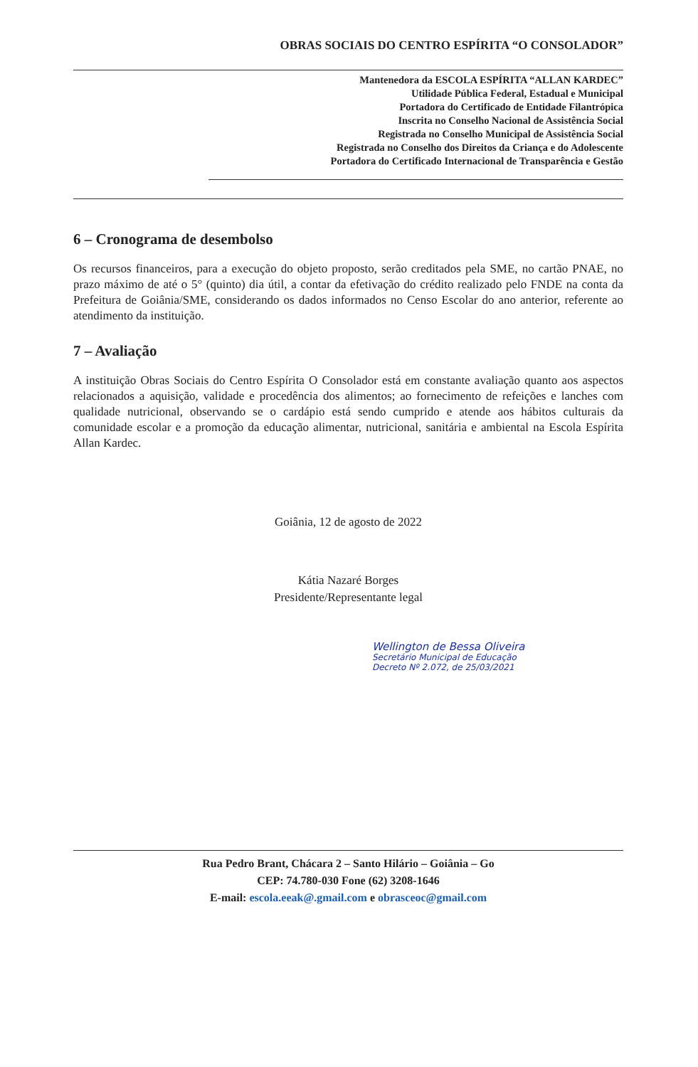OBRAS SOCIAIS DO CENTRO ESPÍRITA “O CONSOLADOR”
Mantenedora da ESCOLA ESPÍRITA “ALLAN KARDEC”
Utilidade Pública Federal, Estadual e Municipal
Portadora do Certificado de Entidade Filantrópica
Inscrita no Conselho Nacional de Assistência Social
Registrada no Conselho Municipal de Assistência Social
Registrada no Conselho dos Direitos da Criança e do Adolescente
Portadora do Certificado Internacional de Transparência e Gestão
6 – Cronograma de desembolso
Os recursos financeiros, para a execução do objeto proposto, serão creditados pela SME, no cartão PNAE, no prazo máximo de até o 5° (quinto) dia útil, a contar da efetivação do crédito realizado pelo FNDE na conta da Prefeitura de Goiânia/SME, considerando os dados informados no Censo Escolar do ano anterior, referente ao atendimento da instituição.
7 – Avaliação
A instituição Obras Sociais do Centro Espírita O Consolador está em constante avaliação quanto aos aspectos relacionados a aquisição, validade e procedência dos alimentos; ao fornecimento de refeições e lanches com qualidade nutricional, observando se o cardápio está sendo cumprido e atende aos hábitos culturais da comunidade escolar e a promoção da educação alimentar, nutricional, sanitária e ambiental na Escola Espírita Allan Kardec.
Goiânia, 12 de agosto de 2022
Kátia Nazaré Borges
Presidente/Representante legal
Wellington de Bessa Oliveira
Secretário Municipal de Educação
Decreto Nº 2.072, de 25/03/2021
Rua Pedro Brant, Chácara 2 – Santo Hilário – Goiânia – Go
CEP: 74.780-030 Fone (62) 3208-1646
E-mail: escola.eeak@.gmail.com e obrasceoc@gmail.com